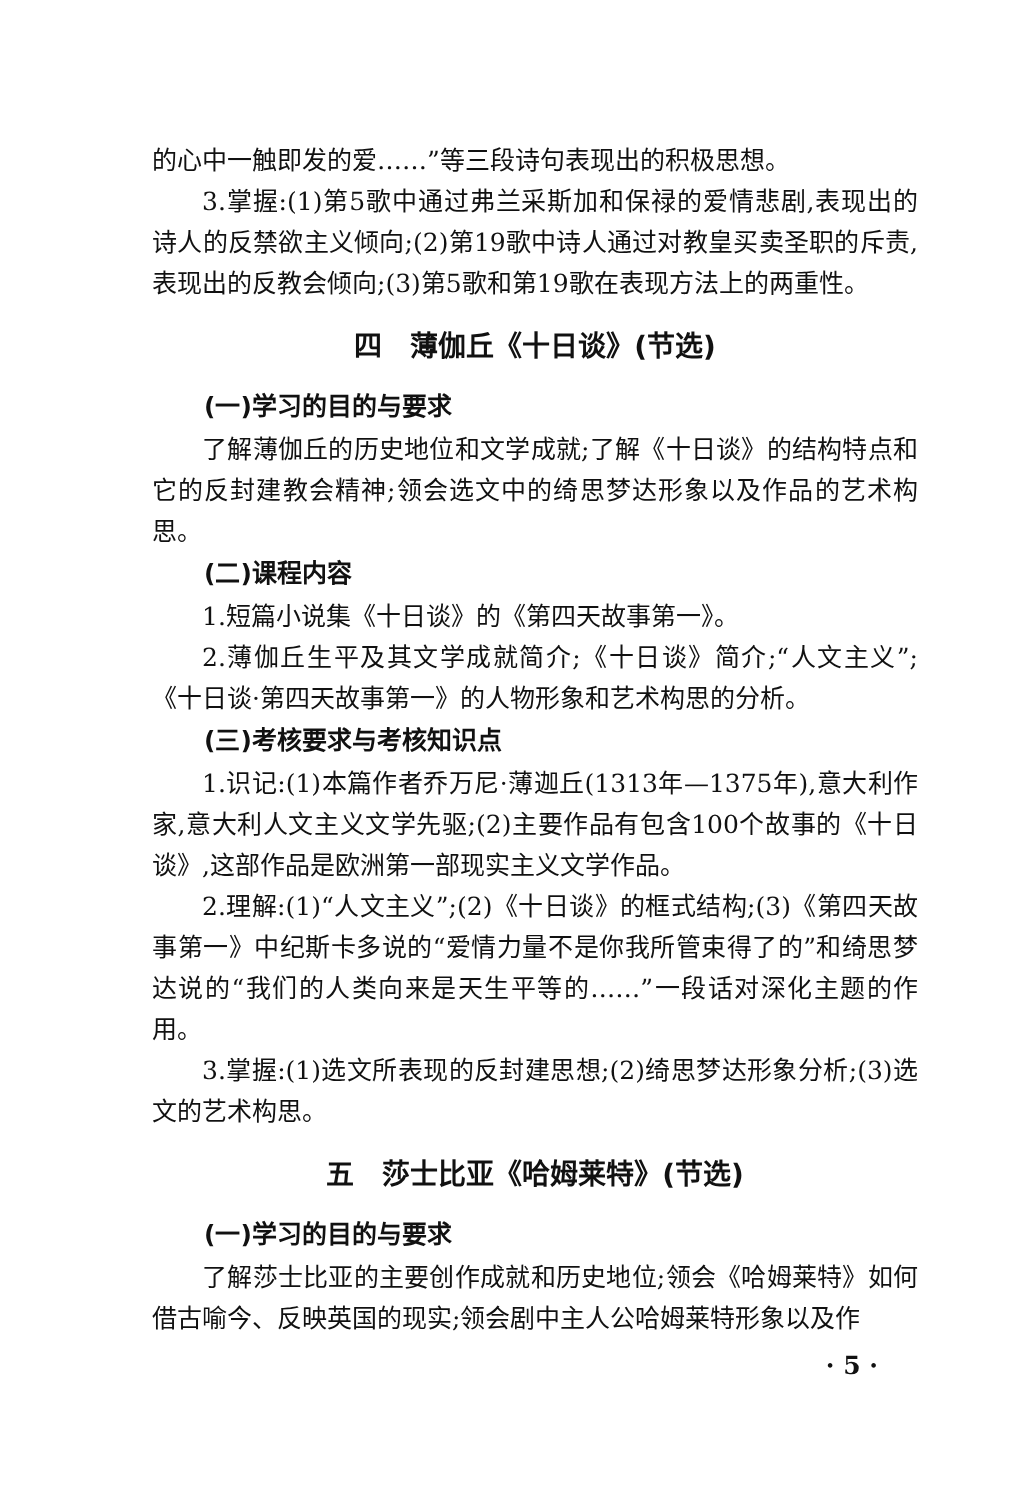的心中一触即发的爱……”等三段诗句表现出的积极思想。
3.掌握:(1)第5歌中通过弗兰采斯加和保禄的爱情悲剧,表现出的诗人的反禁欲主义倾向;(2)第19歌中诗人通过对教皇买卖圣职的斥责,表现出的反教会倾向;(3)第5歌和第19歌在表现方法上的两重性。
四　薄伽丘《十日谈》(节选)
(一)学习的目的与要求
了解薄伽丘的历史地位和文学成就;了解《十日谈》的结构特点和它的反封建教会精神;领会选文中的绮思梦达形象以及作品的艺术构思。
(二)课程内容
1.短篇小说集《十日谈》的《第四天故事第一》。
2.薄伽丘生平及其文学成就简介;《十日谈》简介;“人文主义”;《十日谈·第四天故事第一》的人物形象和艺术构思的分析。
(三)考核要求与考核知识点
1.识记:(1)本篇作者乔万尼·薄迦丘(1313年—1375年),意大利作家,意大利人文主义文学先驱;(2)主要作品有包含100个故事的《十日谈》,这部作品是欧洲第一部现实主义文学作品。
2.理解:(1)“人文主义”;(2)《十日谈》的框式结构;(3)《第四天故事第一》中纪斯卡多说的“爱情力量不是你我所管束得了的”和绮思梦达说的“我们的人类向来是天生平等的……”一段话对深化主题的作用。
3.掌握:(1)选文所表现的反封建思想;(2)绮思梦达形象分析;(3)选文的艺术构思。
五　莎士比亚《哈姆莱特》(节选)
(一)学习的目的与要求
了解莎士比亚的主要创作成就和历史地位;领会《哈姆莱特》如何借古喻今、反映英国的现实;领会剧中主人公哈姆莱特形象以及作
· 5 ·